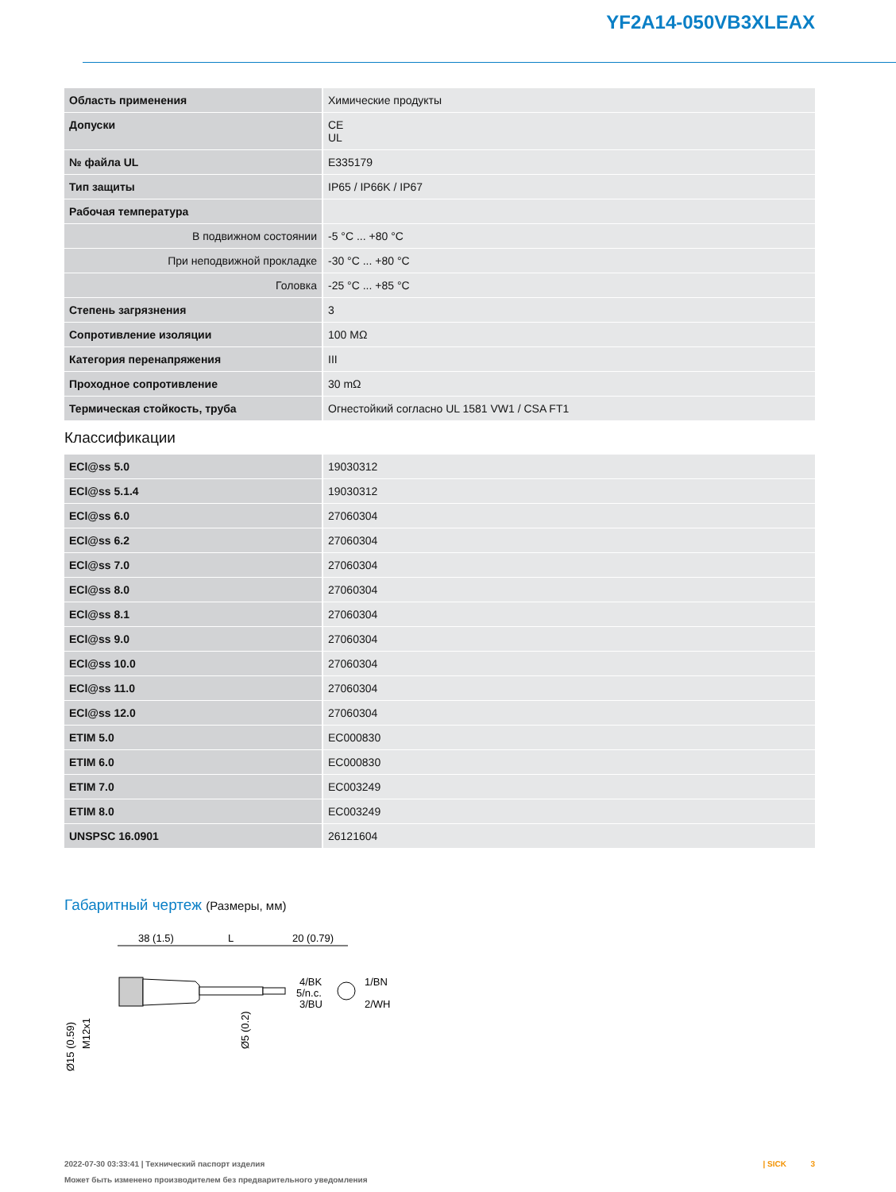YF2A14-050VB3XLEAX
| Область применения | Химические продукты |
| Допуски | CE UL |
| № файла UL | E335179 |
| Тип защиты | IP65 / IP66K / IP67 |
| Рабочая температура | |
| В подвижном состоянии | -5 °C ... +80 °C |
| При неподвижной прокладке | -30 °C ... +80 °C |
| Головка | -25 °C ... +85 °C |
| Степень загрязнения | 3 |
| Сопротивление изоляции | 100 MΩ |
| Категория перенапряжения | III |
| Проходное сопротивление | 30 mΩ |
| Термическая стойкость, труба | Огнестойкий согласно UL 1581 VW1 / CSA FT1 |
Классификации
| ECl@ss 5.0 | 19030312 |
| ECl@ss 5.1.4 | 19030312 |
| ECl@ss 6.0 | 27060304 |
| ECl@ss 6.2 | 27060304 |
| ECl@ss 7.0 | 27060304 |
| ECl@ss 8.0 | 27060304 |
| ECl@ss 8.1 | 27060304 |
| ECl@ss 9.0 | 27060304 |
| ECl@ss 10.0 | 27060304 |
| ECl@ss 11.0 | 27060304 |
| ECl@ss 12.0 | 27060304 |
| ETIM 5.0 | EC000830 |
| ETIM 6.0 | EC000830 |
| ETIM 7.0 | EC003249 |
| ETIM 8.0 | EC003249 |
| UNSPSC 16.0901 | 26121604 |
Габаритный чертеж (Размеры, мм)
38 (1.5)
L
20 (0.79)
Ø15 (0.59)
M12x1
Ø5 (0.2)
4/BK
5/n.c.
3/BU
1/BN
2/WH
2022-07-30 03:33:41 | Технический паспорт изделия
Может быть изменено производителем без предварительного уведомления
| SICK 3